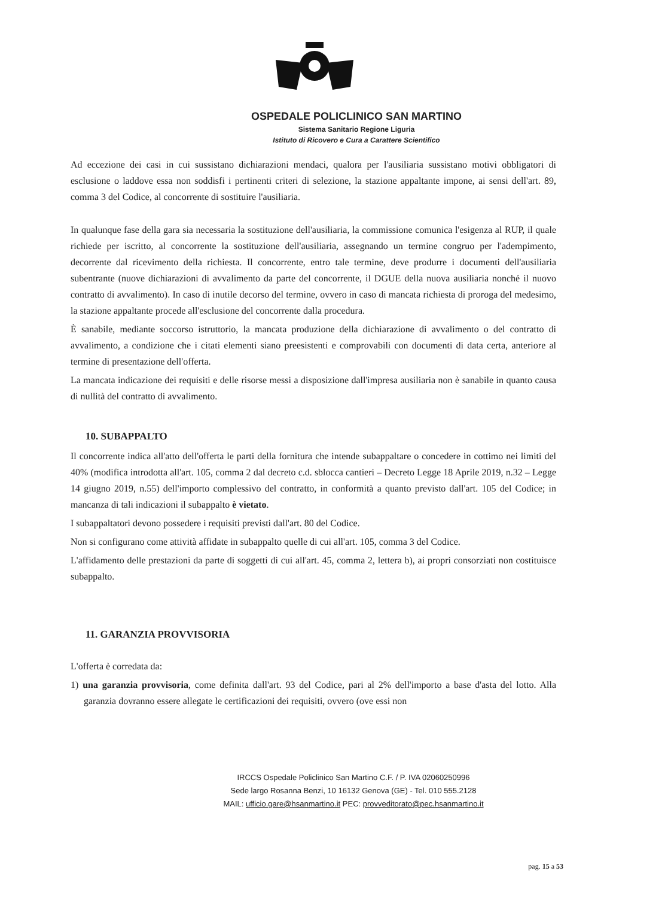OSPEDALE POLICLINICO SAN MARTINO
Sistema Sanitario Regione Liguria
Istituto di Ricovero e Cura a Carattere Scientifico
Ad eccezione dei casi in cui sussistano dichiarazioni mendaci, qualora per l'ausiliaria sussistano motivi obbligatori di esclusione o laddove essa non soddisfi i pertinenti criteri di selezione, la stazione appaltante impone, ai sensi dell'art. 89, comma 3 del Codice, al concorrente di sostituire l'ausiliaria.
In qualunque fase della gara sia necessaria la sostituzione dell'ausiliaria, la commissione comunica l'esigenza al RUP, il quale richiede per iscritto, al concorrente la sostituzione dell'ausiliaria, assegnando un termine congruo per l'adempimento, decorrente dal ricevimento della richiesta. Il concorrente, entro tale termine, deve produrre i documenti dell'ausiliaria subentrante (nuove dichiarazioni di avvalimento da parte del concorrente, il DGUE della nuova ausiliaria nonché il nuovo contratto di avvalimento). In caso di inutile decorso del termine, ovvero in caso di mancata richiesta di proroga del medesimo, la stazione appaltante procede all'esclusione del concorrente dalla procedura.
È sanabile, mediante soccorso istruttorio, la mancata produzione della dichiarazione di avvalimento o del contratto di avvalimento, a condizione che i citati elementi siano preesistenti e comprovabili con documenti di data certa, anteriore al termine di presentazione dell'offerta.
La mancata indicazione dei requisiti e delle risorse messi a disposizione dall'impresa ausiliaria non è sanabile in quanto causa di nullità del contratto di avvalimento.
10. SUBAPPALTO
Il concorrente indica all'atto dell'offerta le parti della fornitura che intende subappaltare o concedere in cottimo nei limiti del 40% (modifica introdotta all'art. 105, comma 2 dal decreto c.d. sblocca cantieri – Decreto Legge 18 Aprile 2019, n.32 – Legge 14 giugno 2019, n.55) dell'importo complessivo del contratto, in conformità a quanto previsto dall'art. 105 del Codice; in mancanza di tali indicazioni il subappalto è vietato.
I subappaltatori devono possedere i requisiti previsti dall'art. 80 del Codice.
Non si configurano come attività affidate in subappalto quelle di cui all'art. 105, comma 3 del Codice.
L'affidamento delle prestazioni da parte di soggetti di cui all'art. 45, comma 2, lettera b), ai propri consorziati non costituisce subappalto.
11. GARANZIA PROVVISORIA
L'offerta è corredata da:
1) una garanzia provvisoria, come definita dall'art. 93 del Codice, pari al 2% dell'importo a base d'asta del lotto. Alla garanzia dovranno essere allegate le certificazioni dei requisiti, ovvero (ove essi non
IRCCS Ospedale Policlinico San Martino C.F. / P. IVA 02060250996
Sede largo Rosanna Benzi, 10 16132 Genova (GE) - Tel. 010 555.2128
MAIL: ufficio.gare@hsanmartino.it PEC: provveditorato@pec.hsanmartino.it
pag. 15 a 53